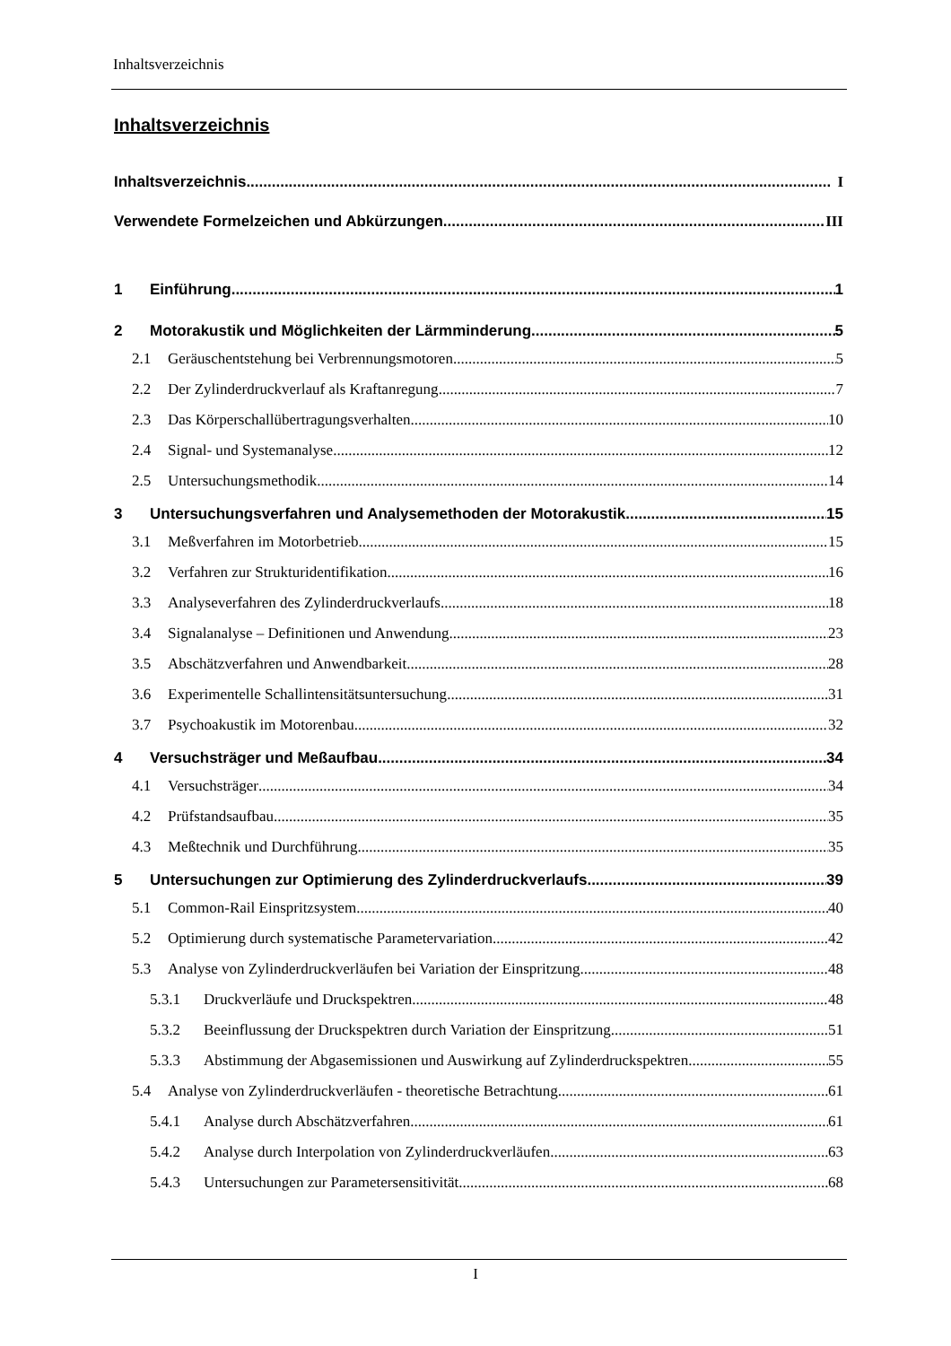Inhaltsverzeichnis
Inhaltsverzeichnis
Inhaltsverzeichnis I
Verwendete Formelzeichen und Abkürzungen III
1 Einführung 1
2 Motorakustik und Möglichkeiten der Lärmminderung 5
2.1 Geräuschentstehung bei Verbrennungsmotoren 5
2.2 Der Zylinderdruckverlauf als Kraftanregung 7
2.3 Das Körperschallübertragungsverhalten 10
2.4 Signal- und Systemanalyse 12
2.5 Untersuchungsmethodik 14
3 Untersuchungsverfahren und Analysemethoden der Motorakustik 15
3.1 Meßverfahren im Motorbetrieb 15
3.2 Verfahren zur Strukturidentifikation 16
3.3 Analyseverfahren des Zylinderdruckverlaufs 18
3.4 Signalanalyse – Definitionen und Anwendung 23
3.5 Abschätzverfahren und Anwendbarkeit 28
3.6 Experimentelle Schallintensitätsuntersuchung 31
3.7 Psychoakustik im Motorenbau 32
4 Versuchsträger und Meßaufbau 34
4.1 Versuchsträger 34
4.2 Prüfstandsaufbau 35
4.3 Meßtechnik und Durchführung 35
5 Untersuchungen zur Optimierung des Zylinderdruckverlaufs 39
5.1 Common-Rail Einspritzsystem 40
5.2 Optimierung durch systematische Parametervariation 42
5.3 Analyse von Zylinderdruckverläufen bei Variation der Einspritzung 48
5.3.1 Druckverläufe und Druckspektren 48
5.3.2 Beeinflussung der Druckspektren durch Variation der Einspritzung 51
5.3.3 Abstimmung der Abgasemissionen und Auswirkung auf Zylinderdruckspektren 55
5.4 Analyse von Zylinderdruckverläufen - theoretische Betrachtung 61
5.4.1 Analyse durch Abschätzverfahren 61
5.4.2 Analyse durch Interpolation von Zylinderdruckverläufen 63
5.4.3 Untersuchungen zur Parametersensitivität 68
I